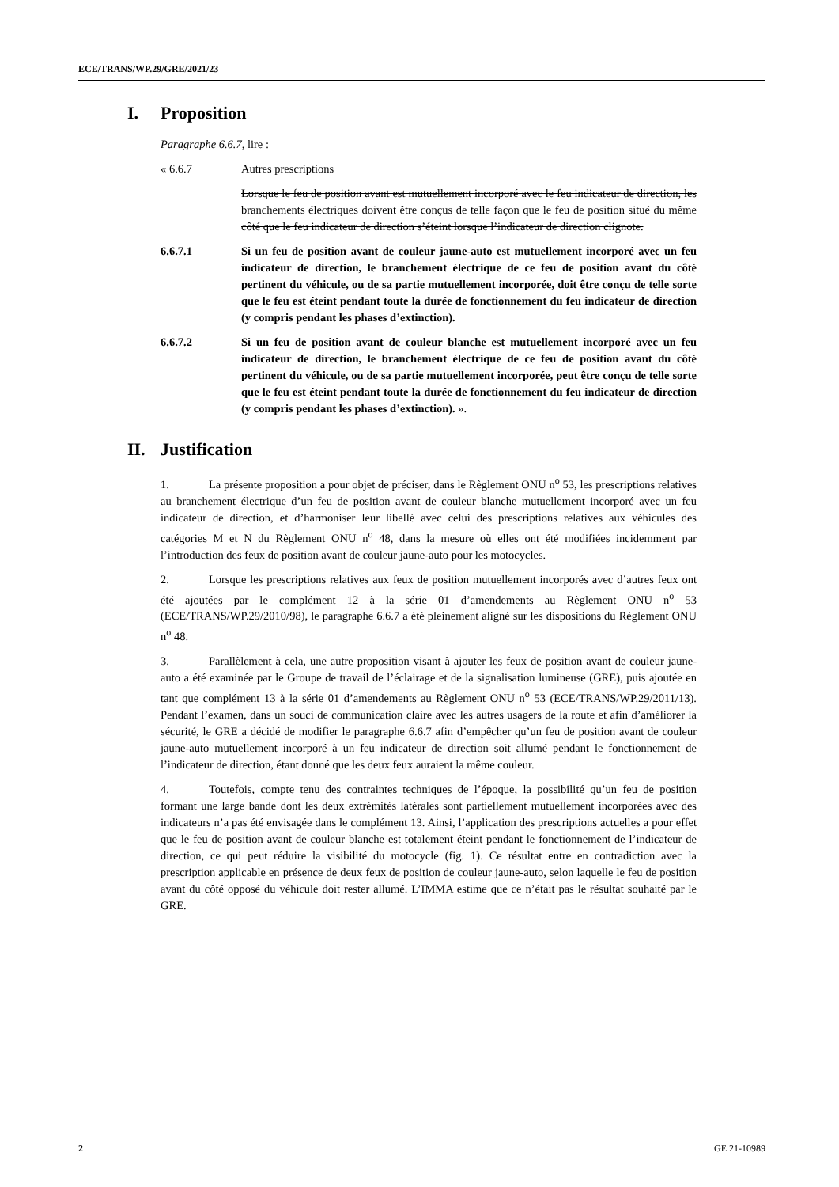ECE/TRANS/WP.29/GRE/2021/23
I. Proposition
Paragraphe 6.6.7, lire :
« 6.6.7 Autres prescriptions
Lorsque le feu de position avant est mutuellement incorporé avec le feu indicateur de direction, les branchements électriques doivent être conçus de telle façon que le feu de position situé du même côté que le feu indicateur de direction s’éteint lorsque l’indicateur de direction clignote.
6.6.7.1 Si un feu de position avant de couleur jaune-auto est mutuellement incorporé avec un feu indicateur de direction, le branchement électrique de ce feu de position avant du côté pertinent du véhicule, ou de sa partie mutuellement incorporée, doit être conçu de telle sorte que le feu est éteint pendant toute la durée de fonctionnement du feu indicateur de direction (y compris pendant les phases d’extinction).
6.6.7.2 Si un feu de position avant de couleur blanche est mutuellement incorporé avec un feu indicateur de direction, le branchement électrique de ce feu de position avant du côté pertinent du véhicule, ou de sa partie mutuellement incorporée, peut être conçu de telle sorte que le feu est éteint pendant toute la durée de fonctionnement du feu indicateur de direction (y compris pendant les phases d’extinction). ».
II. Justification
1. La présente proposition a pour objet de préciser, dans le Règlement ONU n<sup>o</sup> 53, les prescriptions relatives au branchement électrique d’un feu de position avant de couleur blanche mutuellement incorporé avec un feu indicateur de direction, et d’harmoniser leur libellé avec celui des prescriptions relatives aux véhicules des catégories M et N du Règlement ONU n<sup>o</sup> 48, dans la mesure où elles ont été modifiées incidemment par l’introduction des feux de position avant de couleur jaune-auto pour les motocycles.
2. Lorsque les prescriptions relatives aux feux de position mutuellement incorporés avec d’autres feux ont été ajoutées par le complément 12 à la série 01 d’amendements au Règlement ONU n<sup>o</sup> 53 (ECE/TRANS/WP.29/2010/98), le paragraphe 6.6.7 a été pleinement aligné sur les dispositions du Règlement ONU n<sup>o</sup> 48.
3. Parallèlement à cela, une autre proposition visant à ajouter les feux de position avant de couleur jaune-auto a été examinée par le Groupe de travail de l’éclairage et de la signalisation lumineuse (GRE), puis ajoutée en tant que complément 13 à la série 01 d’amendements au Règlement ONU n<sup>o</sup> 53 (ECE/TRANS/WP.29/2011/13). Pendant l’examen, dans un souci de communication claire avec les autres usagers de la route et afin d’améliorer la sécurité, le GRE a décidé de modifier le paragraphe 6.6.7 afin d’empêcher qu’un feu de position avant de couleur jaune-auto mutuellement incorporé à un feu indicateur de direction soit allumé pendant le fonctionnement de l’indicateur de direction, étant donné que les deux feux auraient la même couleur.
4. Toutefois, compte tenu des contraintes techniques de l’époque, la possibilité qu’un feu de position formant une large bande dont les deux extrémités latérales sont partiellement mutuellement incorporées avec des indicateurs n’a pas été envisagée dans le complément 13. Ainsi, l’application des prescriptions actuelles a pour effet que le feu de position avant de couleur blanche est totalement éteint pendant le fonctionnement de l’indicateur de direction, ce qui peut réduire la visibilité du motocycle (fig. 1). Ce résultat entre en contradiction avec la prescription applicable en présence de deux feux de position de couleur jaune-auto, selon laquelle le feu de position avant du côté opposé du véhicule doit rester allumé. L’IMMA estime que ce n’était pas le résultat souhaité par le GRE.
2 GE.21-10989